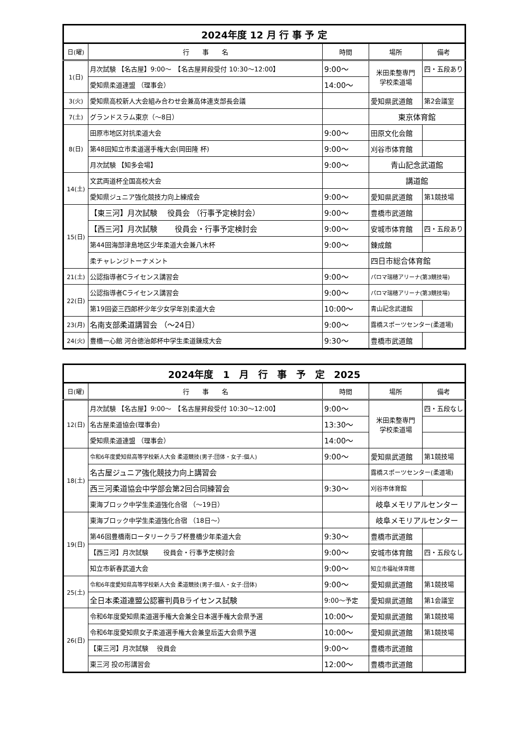| 2024年度 12 月 行 事 予 定 | | | | |
| 日(曜) | 行 事 名 | 時間 | 場所 | 備考 |
| 1(日) | 月次試験 【名古屋】9:00～ 【名古屋昇段受付 10:30～12:00】 | 9:00～ | 米田柔整専門 学校柔道場 | 四・五段あり |
| | 愛知県柔道連盟 （理事会） | 14:00～ | | |
| 3(火) | 愛知県高校新人大会組み合わせ会兼高体連支部長会議 | | 愛知県武道館 | 第2会議室 |
| 7(土) | グランドスラム東京（～8日） | | 東京体育館 | |
| 8(日) | 田原市地区対抗柔道大会 | 9:00～ | 田原文化会館 | |
| | 第48回知立市柔道選手権大会(岡田隆 杯) | 9:00～ | 刈谷市体育館 | |
| | 月次試験 【知多会場】 | 9:00～ | 青山記念武道館 | |
| 14(土) | 文武両道杯全国高校大会 | | 講道館 | |
| | 愛知県ジュニア強化競技力向上練成会 | 9:00～ | 愛知県武道館 | 第1競技場 |
| 15(日) | 【東三河】月次試験 役員会 （行事予定検討会） | 9:00～ | 豊橋市武道館 | |
| | 【西三河】月次試験 役員会・行事予定検討会 | 9:00～ | 安城市体育館 | 四・五段あり |
| | 第44回海部津島地区少年柔道大会兼八木杯 | 9:00～ | 錬成館 | |
| | 柔チャレンジトーナメント | | 四日市総合体育館 | |
| 21(土) | 公認指導者Cライセンス講習会 | 9:00～ | パロマ瑞穂アリーナ(第3競技場) | |
| 22(日) | 公認指導者Cライセンス講習会 | 9:00～ | パロマ瑞穂アリーナ(第3競技場) | |
| | 第19回姿三四郎杯少年少女学年別柔道大会 | 10:00～ | 青山記念武道館 | |
| 23(月) | 名南支部柔道講習会 （～24日） | 9:00～ | 露橋スポーツセンター(柔道場) | |
| 24(火) | 豊橋一心館 河合徳治郎杯中学生柔道錬成大会 | 9:30～ | 豊橋市武道館 | |
| 2024年度 1 月 行 事 予 定 2025 | | | | |
| 日(曜) | 行 事 名 | 時間 | 場所 | 備考 |
| 12(日) | 月次試験 【名古屋】9:00～ 【名古屋昇段受付 10:30～12:00】 | 9:00～ | 米田柔整専門 学校柔道場 | 四・五段なし |
| | 名古屋柔道協会(理事会) | 13:30～ | | |
| | 愛知県柔道連盟 （理事会） | 14:00～ | | |
| 18(土) | 令和6年度愛知県高等学校新人大会 柔道競技(男子:団体・女子:個人) | 9:00～ | 愛知県武道館 | 第1競技場 |
| | 名古屋ジュニア強化競技力向上講習会 | | 露橋スポーツセンター(柔道場) | |
| | 西三河柔道協会中学部会第2回合同練習会 | 9:30～ | 刈谷市体育館 | |
| | 東海ブロック中学生柔道強化合宿 （～19日） | | 岐阜メモリアルセンター | |
| 19(日) | 東海ブロック中学生柔道強化合宿 （18日～） | | 岐阜メモリアルセンター | |
| | 第46回豊橋南ロータリークラブ杯豊橋少年柔道大会 | 9:30～ | 豊橋市武道館 | |
| | 【西三河】月次試験 役員会・行事予定検討会 | 9:00～ | 安城市体育館 | 四・五段なし |
| | 知立市新春武道大会 | 9:00～ | 知立市福祉体育館 | |
| 25(土) | 令和6年度愛知県高等学校新人大会 柔道競技(男子:個人・女子:団体) | 9:00～ | 愛知県武道館 | 第1競技場 |
| | 全日本柔道連盟公認審判員Bライセンス試験 | 9:00～予定 | 愛知県武道館 | 第1会議室 |
| 26(日) | 令和6年度愛知県柔道選手権大会兼全日本選手権大会県予選 | 10:00～ | 愛知県武道館 | 第1競技場 |
| | 令和6年度愛知県女子柔道選手権大会兼皇后盃大会県予選 | 10:00～ | 愛知県武道館 | 第1競技場 |
| | 【東三河】月次試験 役員会 | 9:00～ | 豊橋市武道館 | |
| | 東三河 投の形講習会 | 12:00～ | 豊橋市武道館 | |